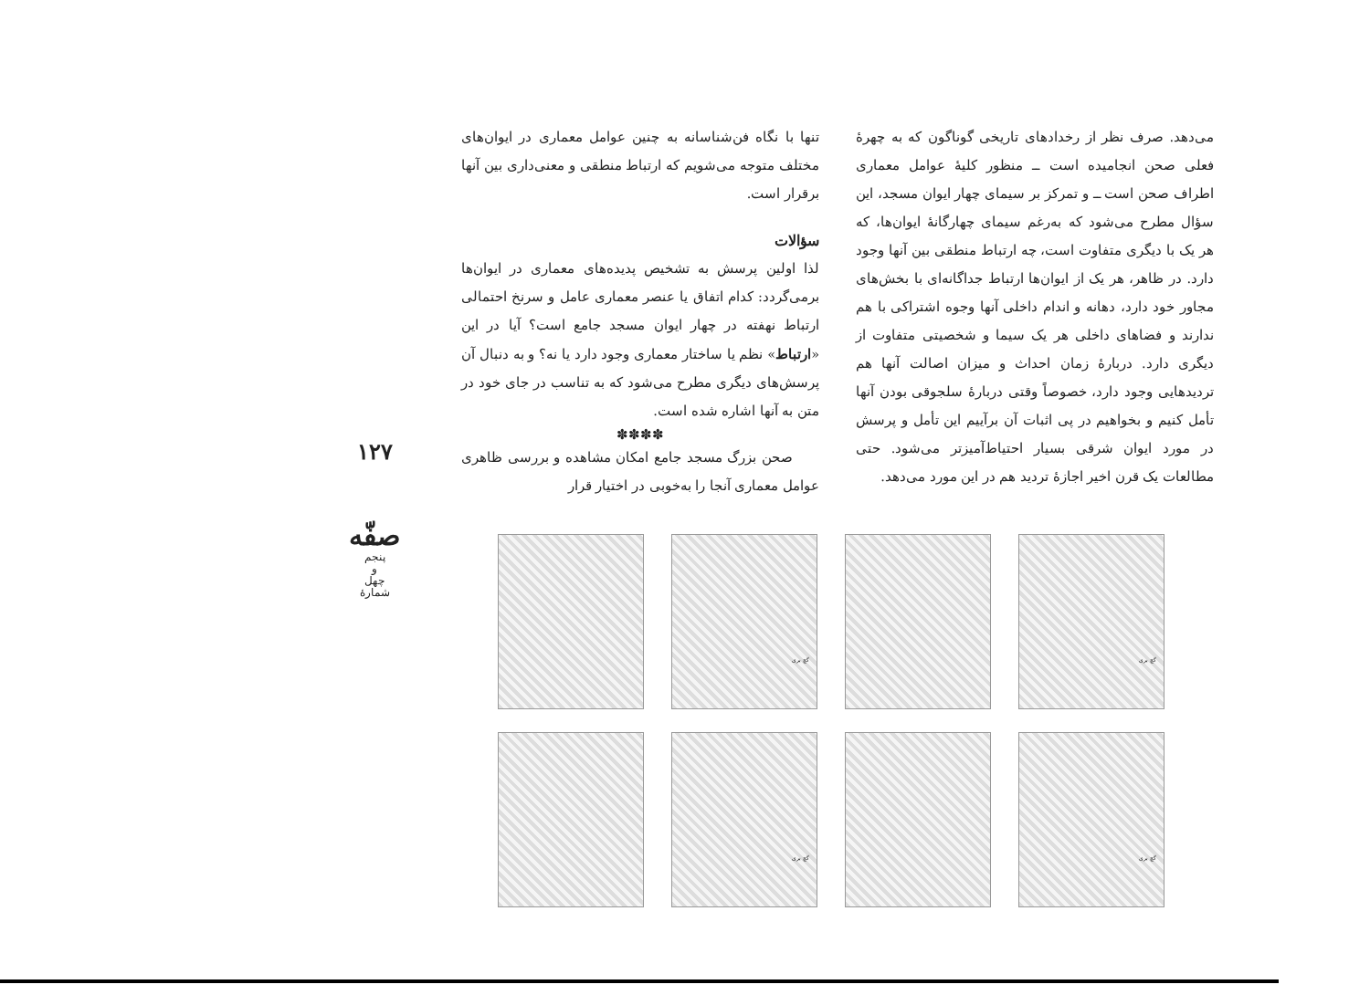۱۲۷
صفّه
پنجم
و
چهل
شمارهٔ
تنها با نگاه فن‌شناسانه به چنین عوامل معماری در ایوان‌های مختلف متوجه می‌شویم که ارتباط منطقی و معنی‌داری بین آنها برقرار است.
سؤالات
لذا اولین پرسش به تشخیص پدیده‌های معماری در ایوان‌ها برمی‌گردد: کدام اتفاق یا عنصر معماری عامل و سرنخ احتمالی ارتباط نهفته در چهار ایوان مسجد جامع است؟ آیا در این «ارتباط» نظم یا ساختار معماری وجود دارد یا نه؟ و به دنبال آن پرسش‌های دیگری مطرح می‌شود که به تناسب در جای خود در متن به آنها اشاره شده است.
✽✽✽✽
صحن بزرگ مسجد جامع امکان مشاهده و بررسی ظاهری عوامل معماری آنجا را به‌خوبی در اختیار قرار
می‌دهد. صرف نظر از رخدادهای تاریخی گوناگون که به چهرهٔ فعلی صحن انجامیده است ــ منظور کلیهٔ عوامل معماری اطراف صحن است ــ و تمرکز بر سیمای چهار ایوان مسجد، این سؤال مطرح می‌شود که به‌رغم سیمای چهارگانهٔ ایوان‌ها، که هر یک با دیگری متفاوت است، چه ارتباط منطقی بین آنها وجود دارد. در ظاهر، هر یک از ایوان‌ها ارتباط جداگانه‌ای با بخش‌های مجاور خود دارد، دهانه و اندام داخلی آنها وجوه اشتراکی با هم ندارند و فضاهای داخلی هر یک سیما و شخصیتی متفاوت از دیگری دارد. دربارهٔ زمان احداث و میزان اصالت آنها هم تردیدهایی وجود دارد، خصوصاً وقتی دربارهٔ سلجوقی بودن آنها تأمل کنیم و بخواهیم در پی اثبات آن برآییم این تأمل و پرسش در مورد ایوان شرقی بسیار احتیاط‌آمیزتر می‌شود. حتی مطالعات یک قرن اخیر اجازهٔ تردید هم در این مورد می‌دهد.
گچ بری
گچ بری
گچ بری
گچ بری